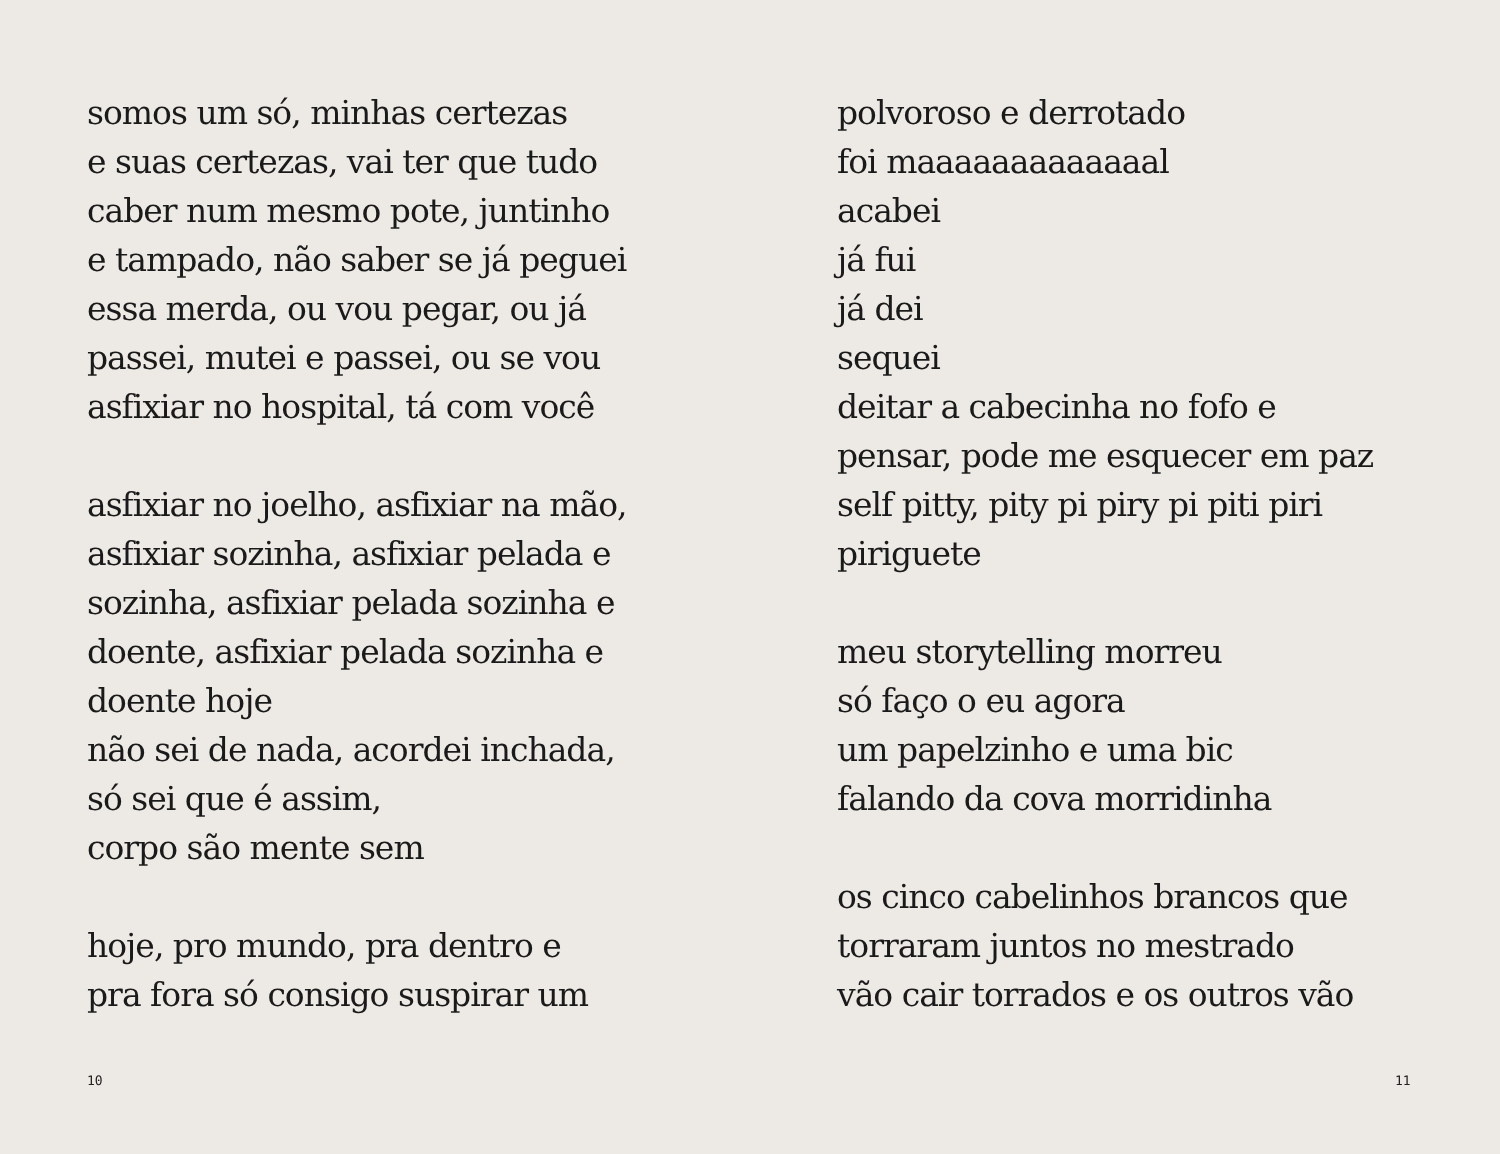somos um só, minhas certezas
e suas certezas, vai ter que tudo
caber num mesmo pote, juntinho
e tampado, não saber se já peguei
essa merda, ou vou pegar, ou já
passei, mutei e passei, ou se vou
asfixiar no hospital, tá com você
asfixiar no joelho, asfixiar na mão,
asfixiar sozinha, asfixiar pelada e
sozinha, asfixiar pelada sozinha e
doente, asfixiar pelada sozinha e
doente hoje
não sei de nada, acordei inchada,
só sei que é assim,
corpo são mente sem
hoje, pro mundo, pra dentro e
pra fora só consigo suspirar um
10
polvoroso e derrotado
foi maaaaaaaaaaaaal
acabei
já fui
já dei
sequei
deitar a cabecinha no fofo e
pensar, pode me esquecer em paz
self pitty, pity pi piry pi piti piri
piriguete
meu storytelling morreu
só faço o eu agora
um papelzinho e uma bic
falando da cova morridinha
os cinco cabelinhos brancos que
torraram juntos no mestrado
vão cair torrados e os outros vão
11